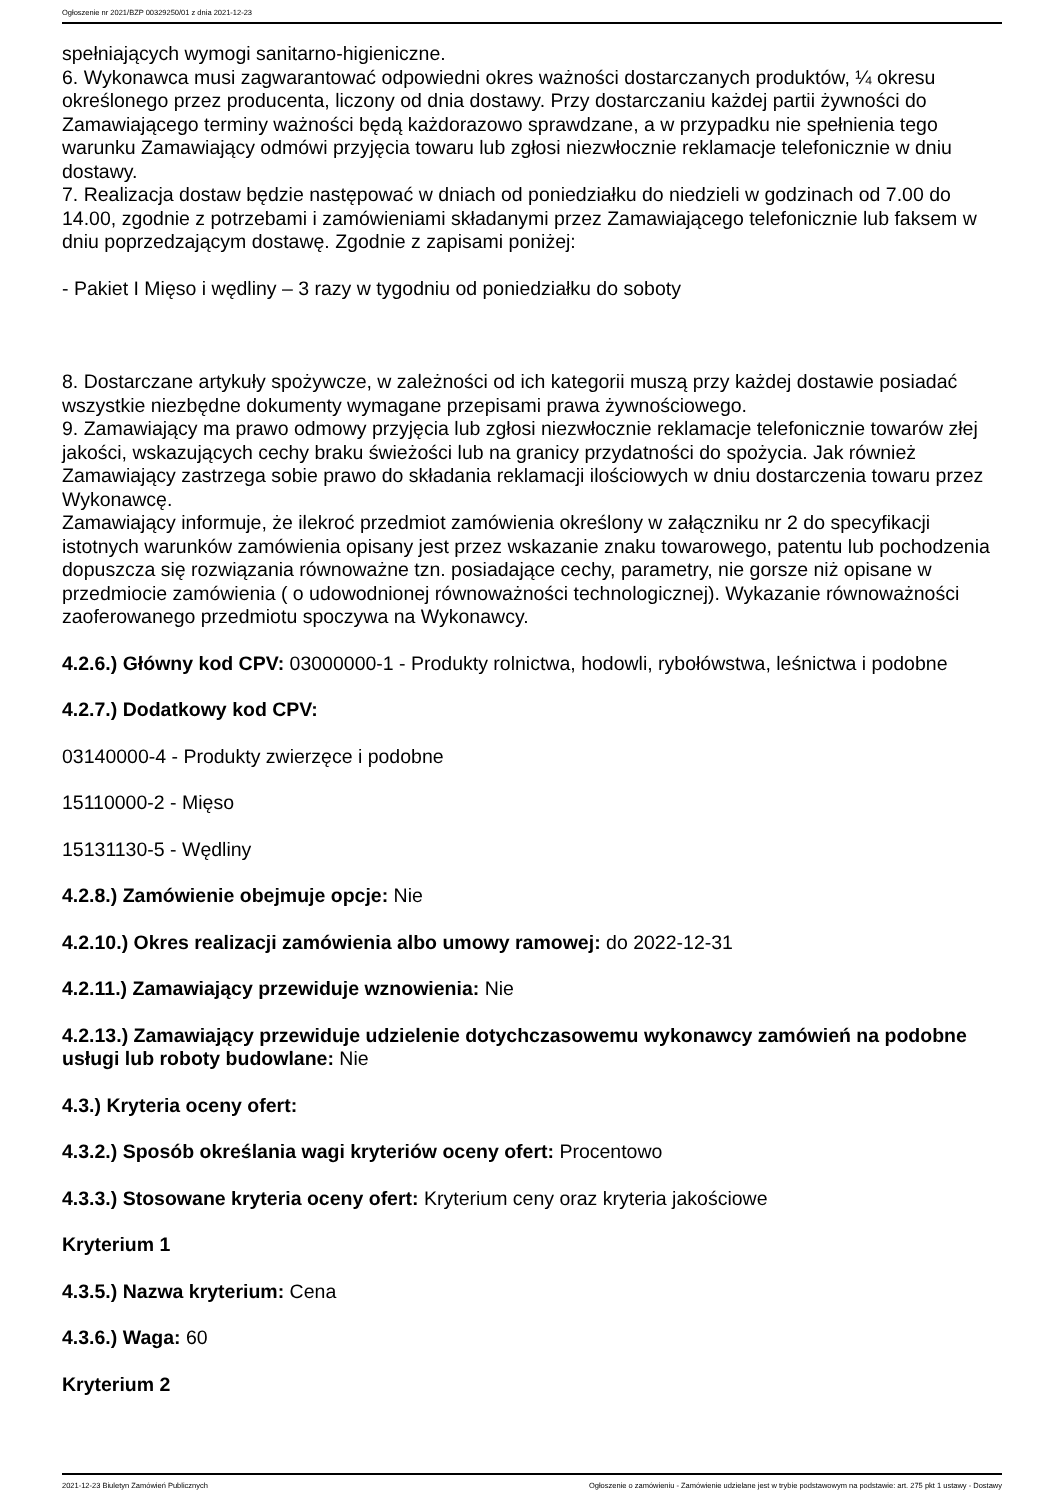Ogłoszenie nr 2021/BZP 00329250/01 z dnia 2021-12-23
spełniających wymogi sanitarno-higieniczne.
6. Wykonawca musi zagwarantować odpowiedni okres ważności dostarczanych produktów, ¼ okresu określonego przez producenta, liczony od dnia dostawy. Przy dostarczaniu każdej partii żywności do Zamawiającego terminy ważności będą każdorazowo sprawdzane, a w przypadku nie spełnienia tego warunku Zamawiający odmówi przyjęcia towaru lub zgłosi niezwłocznie reklamacje telefonicznie w dniu dostawy.
7. Realizacja dostaw będzie następować w dniach od poniedziałku do niedzieli w godzinach od 7.00 do 14.00, zgodnie z potrzebami i zamówieniami składanymi przez Zamawiającego telefonicznie lub faksem w dniu poprzedzającym dostawę. Zgodnie z zapisami poniżej:
- Pakiet I Mięso i wędliny – 3 razy w tygodniu od poniedziałku do soboty
8. Dostarczane artykuły spożywcze, w zależności od ich kategorii muszą przy każdej dostawie posiadać wszystkie niezbędne dokumenty wymagane przepisami prawa żywnościowego.
9. Zamawiający ma prawo odmowy przyjęcia lub zgłosi niezwłocznie reklamacje telefonicznie towarów złej jakości, wskazujących cechy braku świeżości lub na granicy przydatności do spożycia. Jak również Zamawiający zastrzega sobie prawo do składania reklamacji ilościowych w dniu dostarczenia towaru przez Wykonawcę.
Zamawiający informuje, że ilekroć przedmiot zamówienia określony w załączniku nr 2 do specyfikacji istotnych warunków zamówienia opisany jest przez wskazanie znaku towarowego, patentu lub pochodzenia dopuszcza się rozwiązania równoważne tzn. posiadające cechy, parametry, nie gorsze niż opisane w przedmiocie zamówienia ( o udowodnionej równoważności technologicznej). Wykazanie równoważności zaoferowanego przedmiotu spoczywa na Wykonawcy.
4.2.6.) Główny kod CPV: 03000000-1 - Produkty rolnictwa, hodowli, rybołówstwa, leśnictwa i podobne
4.2.7.) Dodatkowy kod CPV:
03140000-4 - Produkty zwierzęce i podobne
15110000-2 - Mięso
15131130-5 - Wędliny
4.2.8.) Zamówienie obejmuje opcje: Nie
4.2.10.) Okres realizacji zamówienia albo umowy ramowej: do 2022-12-31
4.2.11.) Zamawiający przewiduje wznowienia: Nie
4.2.13.) Zamawiający przewiduje udzielenie dotychczasowemu wykonawcy zamówień na podobne usługi lub roboty budowlane: Nie
4.3.) Kryteria oceny ofert:
4.3.2.) Sposób określania wagi kryteriów oceny ofert: Procentowo
4.3.3.) Stosowane kryteria oceny ofert: Kryterium ceny oraz kryteria jakościowe
Kryterium 1
4.3.5.) Nazwa kryterium: Cena
4.3.6.) Waga: 60
Kryterium 2
2021-12-23 Biuletyn Zamówień Publicznych Ogłoszenie o zamówieniu - Zamówienie udzielane jest w trybie podstawowym na podstawie: art. 275 pkt 1 ustawy - Dostawy